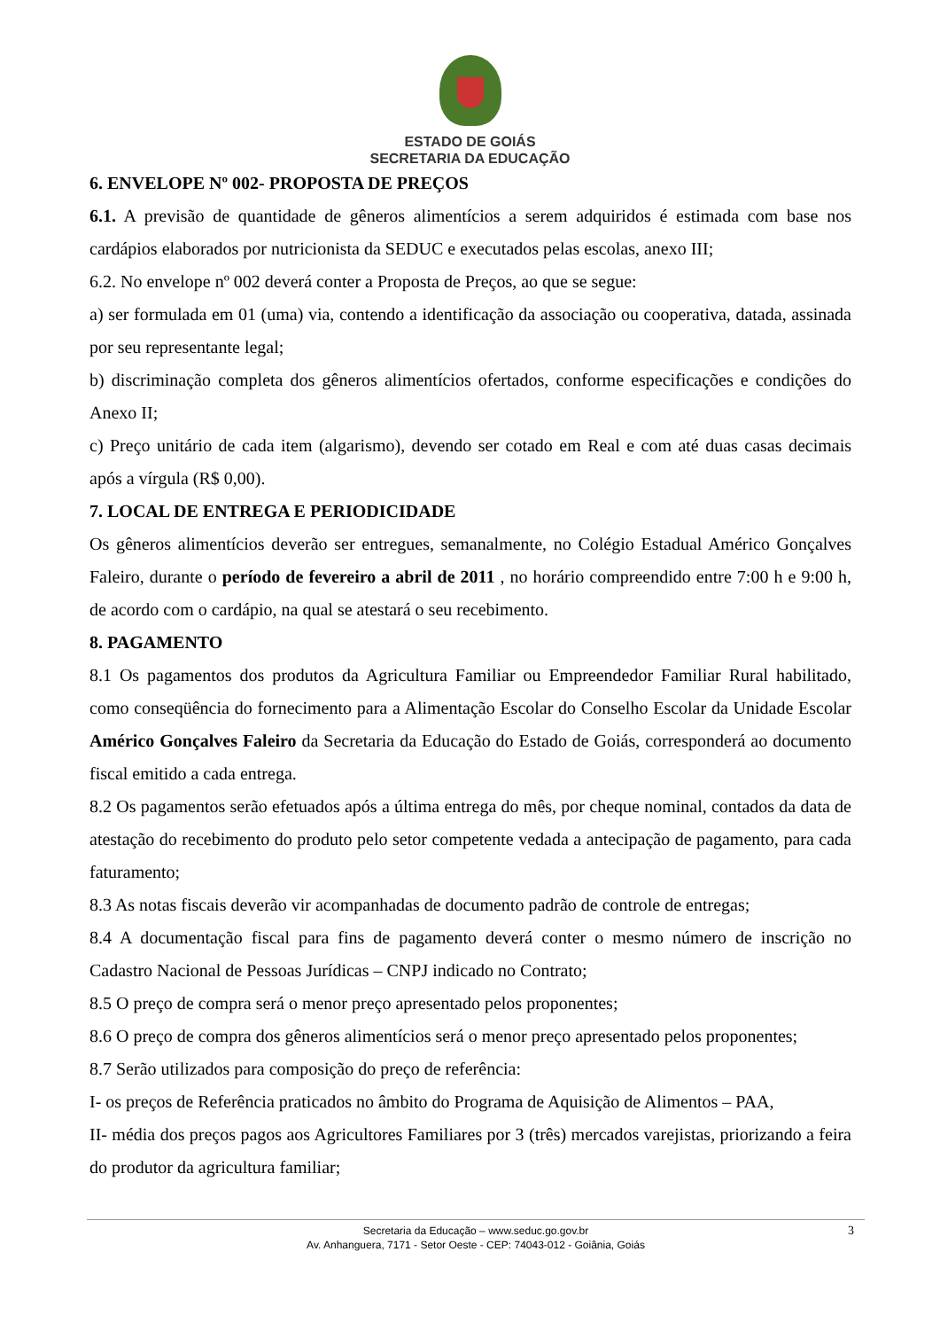ESTADO DE GOIÁS
SECRETARIA DA EDUCAÇÃO
6. ENVELOPE Nº 002- PROPOSTA DE PREÇOS
6.1. A previsão de quantidade de gêneros alimentícios a serem adquiridos é estimada com base nos cardápios elaborados por nutricionista da SEDUC e executados pelas escolas, anexo III;
6.2. No envelope nº 002 deverá conter a Proposta de Preços, ao que se segue:
a) ser formulada em 01 (uma) via, contendo a identificação da associação ou cooperativa, datada, assinada por seu representante legal;
b) discriminação completa dos gêneros alimentícios ofertados, conforme especificações e condições do Anexo II;
c) Preço unitário de cada item (algarismo), devendo ser cotado em Real e com até duas casas decimais após a vírgula (R$ 0,00).
7. LOCAL DE ENTREGA E PERIODICIDADE
Os gêneros alimentícios deverão ser entregues, semanalmente, no Colégio Estadual Américo Gonçalves Faleiro, durante o período de fevereiro a abril de 2011 , no horário compreendido entre 7:00 h e 9:00 h, de acordo com o cardápio, na qual se atestará o seu recebimento.
8. PAGAMENTO
8.1 Os pagamentos dos produtos da Agricultura Familiar ou Empreendedor Familiar Rural habilitado, como conseqüência do fornecimento para a Alimentação Escolar do Conselho Escolar da Unidade Escolar Américo Gonçalves Faleiro da Secretaria da Educação do Estado de Goiás, corresponderá ao documento fiscal emitido a cada entrega.
8.2 Os pagamentos serão efetuados após a última entrega do mês, por cheque nominal, contados da data de atestação do recebimento do produto pelo setor competente vedada a antecipação de pagamento, para cada faturamento;
8.3 As notas fiscais deverão vir acompanhadas de documento padrão de controle de entregas;
8.4 A documentação fiscal para fins de pagamento deverá conter o mesmo número de inscrição no Cadastro Nacional de Pessoas Jurídicas – CNPJ indicado no Contrato;
8.5 O preço de compra será o menor preço apresentado pelos proponentes;
8.6 O preço de compra dos gêneros alimentícios será o menor preço apresentado pelos proponentes;
8.7 Serão utilizados para composição do preço de referência:
I- os preços de Referência praticados no âmbito do Programa de Aquisição de Alimentos – PAA,
II- média dos preços pagos aos Agricultores Familiares por 3 (três) mercados varejistas, priorizando a feira do produtor da agricultura familiar;
Secretaria da Educação – www.seduc.go.gov.br
Av. Anhanguera, 7171 - Setor Oeste - CEP: 74043-012 - Goiânia, Goiás
3